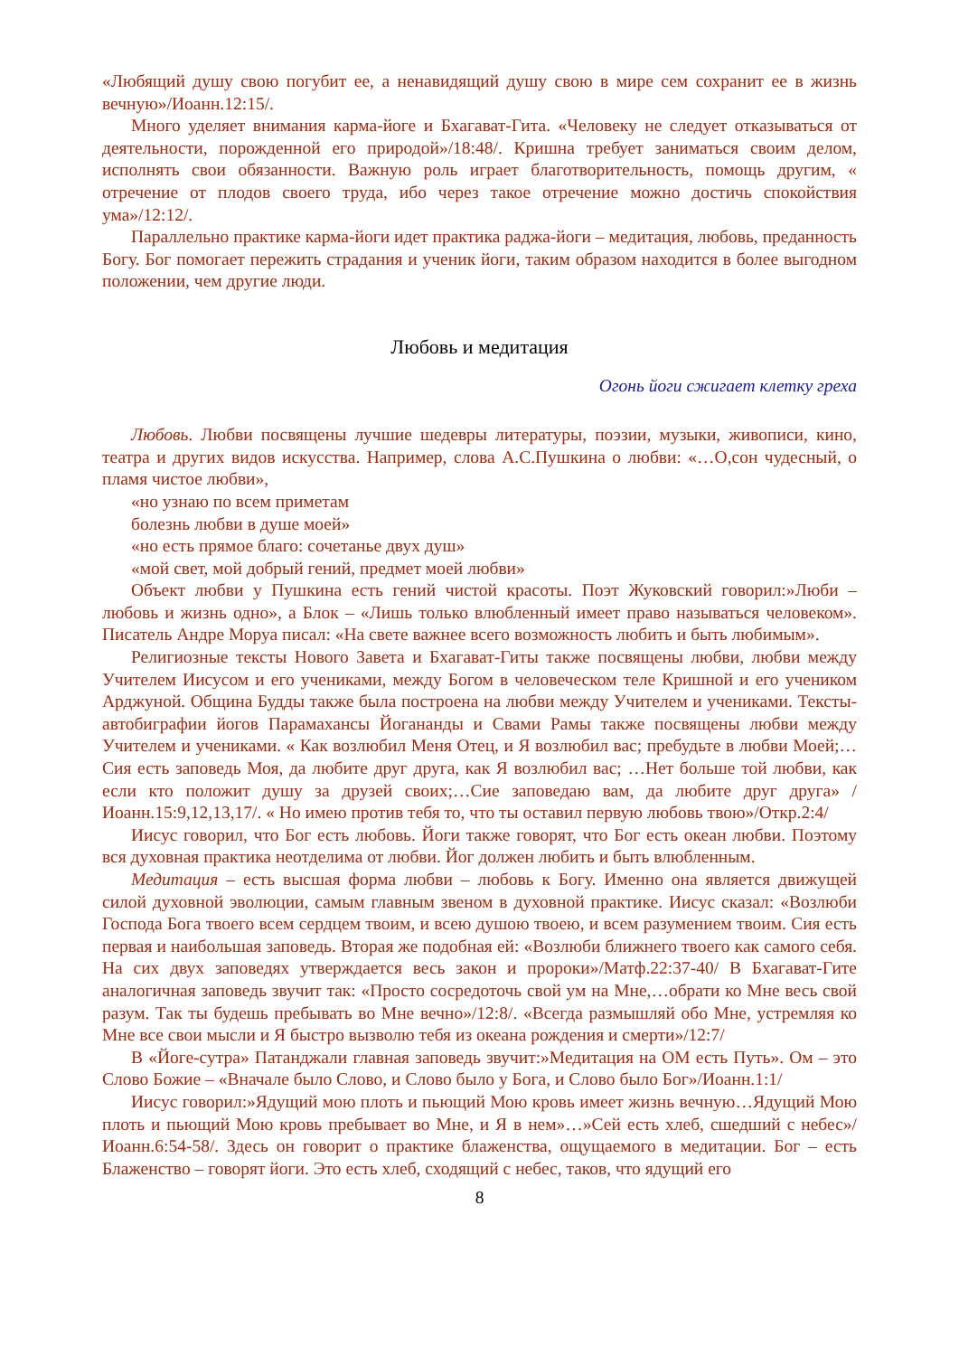«Любящий душу свою погубит ее, а ненавидящий душу свою в мире сем сохранит ее в жизнь вечную»/Иоанн.12:15/.
Много уделяет внимания карма-йоге и Бхагават-Гита. «Человеку не следует отказываться от деятельности, порожденной его природой»/18:48/. Кришна требует заниматься своим делом, исполнять свои обязанности. Важную роль играет благотворительность, помощь другим, « отречение от плодов своего труда, ибо через такое отречение можно достичь спокойствия ума»/12:12/.
Параллельно практике карма-йоги идет практика раджа-йоги – медитация, любовь, преданность Богу. Бог помогает пережить страдания и ученик йоги, таким образом находится в более выгодном положении, чем другие люди.
Любовь и медитация
Огонь йоги сжигает клетку греха
Любовь. Любви посвящены лучшие шедевры литературы, поэзии, музыки, живописи, кино, театра и других видов искусства. Например, слова А.С.Пушкина о любви: «…О,сон чудесный, о пламя чистое любви»,
«но узнаю по всем приметам
болезнь любви в душе моей»
«но есть прямое благо: сочетанье двух душ»
«мой свет, мой добрый гений, предмет моей любви»
Объект любви у Пушкина есть гений чистой красоты. Поэт Жуковский говорил:»Люби – любовь и жизнь одно», а Блок – «Лишь только влюбленный имеет право называться человеком». Писатель Андре Моруа писал: «На свете важнее всего возможность любить и быть любимым».
Религиозные тексты Нового Завета и Бхагават-Гиты также посвящены любви, любви между Учителем Иисусом и его учениками, между Богом в человеческом теле Кришной и его учеником Арджуной. Община Будды также была построена на любви между Учителем и учениками. Тексты-автобиграфии йогов Парамахансы Йогананды и Свами Рамы также посвящены любви между Учителем и учениками. « Как возлюбил Меня Отец, и Я возлюбил вас; пребудьте в любви Моей;…Сия есть заповедь Моя, да любите друг друга, как Я возлюбил вас; …Нет больше той любви, как если кто положит душу за друзей своих;…Сие заповедаю вам, да любите друг друга» /Иоанн.15:9,12,13,17/. « Но имею против тебя то, что ты оставил первую любовь твою»/Откр.2:4/
Иисус говорил, что Бог есть любовь. Йоги также говорят, что Бог есть океан любви. Поэтому вся духовная практика неотделима от любви. Йог должен любить и быть влюбленным.
Медитация – есть высшая форма любви – любовь к Богу. Именно она является движущей силой духовной эволюции, самым главным звеном в духовной практике. Иисус сказал: «Возлюби Господа Бога твоего всем сердцем твоим, и всею душою твоею, и всем разумением твоим. Сия есть первая и наибольшая заповедь. Вторая же подобная ей: «Возлюби ближнего твоего как самого себя. На сих двух заповедях утверждается весь закон и пророки»/Матф.22:37-40/ В Бхагават-Гите аналогичная заповедь звучит так: «Просто сосредоточь свой ум на Мне,…обрати ко Мне весь свой разум. Так ты будешь пребывать во Мне вечно»/12:8/. «Всегда размышляй обо Мне, устремляя ко Мне все свои мысли и Я быстро вызволю тебя из океана рождения и смерти»/12:7/
В «Йоге-сутра» Патанджали главная заповедь звучит:»Медитация на ОМ есть Путь». Ом – это Слово Божие – «Вначале было Слово, и Слово было у Бога, и Слово было Бог»/Иоанн.1:1/
Иисус говорил:»Ядущий мою плоть и пьющий Мою кровь имеет жизнь вечную…Ядущий Мою плоть и пьющий Мою кровь пребывает во Мне, и Я в нем»…»Сей есть хлеб, сшедший с небес»/Иоанн.6:54-58/. Здесь он говорит о практике блаженства, ощущаемого в медитации. Бог – есть Блаженство – говорят йоги. Это есть хлеб, сходящий с небес, таков, что ядущий его
8